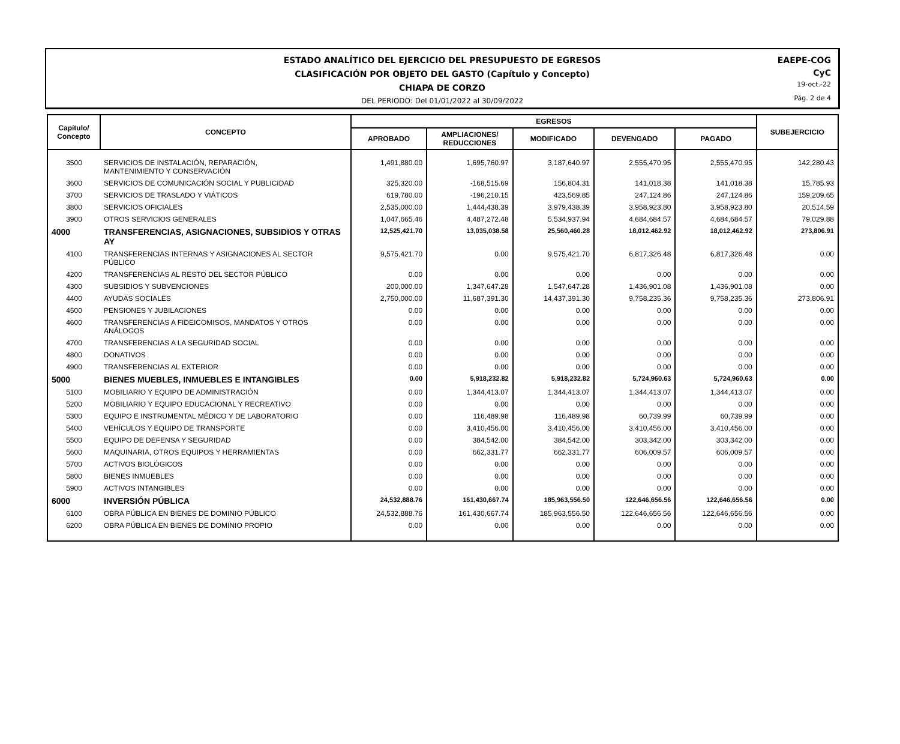ESTADO ANALÍTICO DEL EJERCICIO DEL PRESUPUESTO DE EGRESOS
CLASIFICACIÓN POR OBJETO DEL GASTO (Capítulo y Concepto)
CHIAPA DE CORZO
DEL PERIODO: Del 01/01/2022 al 30/09/2022
EAEPE-COG
CyC
19-oct.-22
Pág. 2 de 4
| Capítulo/ Concepto | CONCEPTO | EGRESOS | | | | | SUBEJERCICIO |
| --- | --- | --- | --- | --- | --- | --- | --- |
| | | APROBADO | AMPLIACIONES/ REDUCCIONES | MODIFICADO | DEVENGADO | PAGADO | |
| 3500 | SERVICIOS DE INSTALACIÓN, REPARACIÓN, MANTENIMIENTO Y CONSERVACIÓN | 1,491,880.00 | 1,695,760.97 | 3,187,640.97 | 2,555,470.95 | 2,555,470.95 | 142,280.43 |
| 3600 | SERVICIOS DE COMUNICACIÓN SOCIAL Y PUBLICIDAD | 325,320.00 | -168,515.69 | 156,804.31 | 141,018.38 | 141,018.38 | 15,785.93 |
| 3700 | SERVICIOS DE TRASLADO Y VIÁTICOS | 619,780.00 | -196,210.15 | 423,569.85 | 247,124.86 | 247,124.86 | 159,209.65 |
| 3800 | SERVICIOS OFICIALES | 2,535,000.00 | 1,444,438.39 | 3,979,438.39 | 3,958,923.80 | 3,958,923.80 | 20,514.59 |
| 3900 | OTROS SERVICIOS GENERALES | 1,047,665.46 | 4,487,272.48 | 5,534,937.94 | 4,684,684.57 | 4,684,684.57 | 79,029.88 |
| 4000 | TRANSFERENCIAS, ASIGNACIONES, SUBSIDIOS Y OTRAS AY | 12,525,421.70 | 13,035,038.58 | 25,560,460.28 | 18,012,462.92 | 18,012,462.92 | 273,806.91 |
| 4100 | TRANSFERENCIAS INTERNAS Y ASIGNACIONES AL SECTOR PÚBLICO | 9,575,421.70 | 0.00 | 9,575,421.70 | 6,817,326.48 | 6,817,326.48 | 0.00 |
| 4200 | TRANSFERENCIAS AL RESTO DEL SECTOR PÚBLICO | 0.00 | 0.00 | 0.00 | 0.00 | 0.00 | 0.00 |
| 4300 | SUBSIDIOS Y SUBVENCIONES | 200,000.00 | 1,347,647.28 | 1,547,647.28 | 1,436,901.08 | 1,436,901.08 | 0.00 |
| 4400 | AYUDAS SOCIALES | 2,750,000.00 | 11,687,391.30 | 14,437,391.30 | 9,758,235.36 | 9,758,235.36 | 273,806.91 |
| 4500 | PENSIONES Y JUBILACIONES | 0.00 | 0.00 | 0.00 | 0.00 | 0.00 | 0.00 |
| 4600 | TRANSFERENCIAS A FIDEICOMISOS, MANDATOS Y OTROS ANÁLOGOS | 0.00 | 0.00 | 0.00 | 0.00 | 0.00 | 0.00 |
| 4700 | TRANSFERENCIAS A LA SEGURIDAD SOCIAL | 0.00 | 0.00 | 0.00 | 0.00 | 0.00 | 0.00 |
| 4800 | DONATIVOS | 0.00 | 0.00 | 0.00 | 0.00 | 0.00 | 0.00 |
| 4900 | TRANSFERENCIAS AL EXTERIOR | 0.00 | 0.00 | 0.00 | 0.00 | 0.00 | 0.00 |
| 5000 | BIENES MUEBLES, INMUEBLES E INTANGIBLES | 0.00 | 5,918,232.82 | 5,918,232.82 | 5,724,960.63 | 5,724,960.63 | 0.00 |
| 5100 | MOBILIARIO Y EQUIPO DE ADMINISTRACIÓN | 0.00 | 1,344,413.07 | 1,344,413.07 | 1,344,413.07 | 1,344,413.07 | 0.00 |
| 5200 | MOBILIARIO Y EQUIPO EDUCACIONAL Y RECREATIVO | 0.00 | 0.00 | 0.00 | 0.00 | 0.00 | 0.00 |
| 5300 | EQUIPO E INSTRUMENTAL MÉDICO Y DE LABORATORIO | 0.00 | 116,489.98 | 116,489.98 | 60,739.99 | 60,739.99 | 0.00 |
| 5400 | VEHÍCULOS Y EQUIPO DE TRANSPORTE | 0.00 | 3,410,456.00 | 3,410,456.00 | 3,410,456.00 | 3,410,456.00 | 0.00 |
| 5500 | EQUIPO DE DEFENSA Y SEGURIDAD | 0.00 | 384,542.00 | 384,542.00 | 303,342.00 | 303,342.00 | 0.00 |
| 5600 | MAQUINARIA, OTROS EQUIPOS Y HERRAMIENTAS | 0.00 | 662,331.77 | 662,331.77 | 606,009.57 | 606,009.57 | 0.00 |
| 5700 | ACTIVOS BIOLÓGICOS | 0.00 | 0.00 | 0.00 | 0.00 | 0.00 | 0.00 |
| 5800 | BIENES INMUEBLES | 0.00 | 0.00 | 0.00 | 0.00 | 0.00 | 0.00 |
| 5900 | ACTIVOS INTANGIBLES | 0.00 | 0.00 | 0.00 | 0.00 | 0.00 | 0.00 |
| 6000 | INVERSIÓN PÚBLICA | 24,532,888.76 | 161,430,667.74 | 185,963,556.50 | 122,646,656.56 | 122,646,656.56 | 0.00 |
| 6100 | OBRA PÚBLICA EN BIENES DE DOMINIO PÚBLICO | 24,532,888.76 | 161,430,667.74 | 185,963,556.50 | 122,646,656.56 | 122,646,656.56 | 0.00 |
| 6200 | OBRA PÚBLICA EN BIENES DE DOMINIO PROPIO | 0.00 | 0.00 | 0.00 | 0.00 | 0.00 | 0.00 |